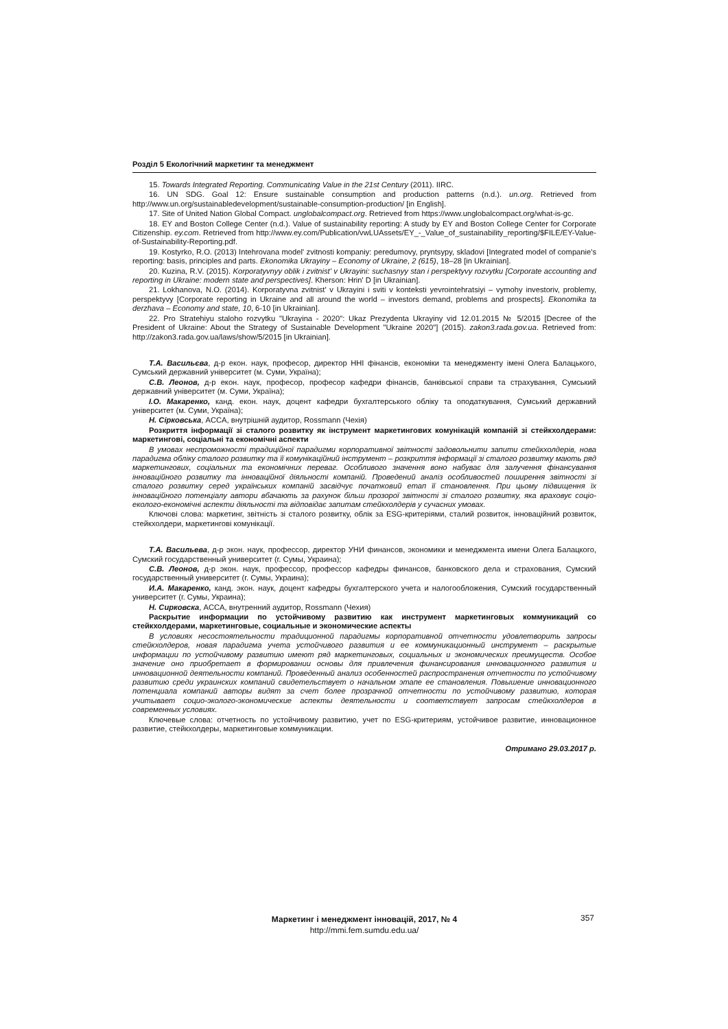Розділ 5 Екологічний маркетинг та менеджмент
15. Towards Integrated Reporting. Communicating Value in the 21st Century (2011). IIRC.
16. UN SDG. Goal 12: Ensure sustainable consumption and production patterns (n.d.). un.org. Retrieved from http://www.un.org/sustainabledevelopment/sustainable-consumption-production/ [in English].
17. Site of United Nation Global Compact. unglobalcompact.org. Retrieved from https://www.unglobalcompact.org/what-is-gc.
18. EY and Boston College Center (n.d.). Value of sustainability reporting: A study by EY and Boston College Center for Corporate Citizenship. ey.com. Retrieved from http://www.ey.com/Publication/vwLUAssets/EY_-_Value_of_sustainability_reporting/$FILE/EY-Value-of-Sustainability-Reporting.pdf.
19. Kostyrko, R.O. (2013) Intehrovana model' zvitnosti kompaniy: peredumovy, pryntsypy, skladovi [Integrated model of companie's reporting: basis, principles and parts. Ekonomika Ukrayiny – Economy of Ukraine, 2 (615), 18–28 [in Ukrainian].
20. Kuzina, R.V. (2015). Korporatyvnyy oblik i zvitnist' v Ukrayini: suchasnyy stan i perspektyvy rozvytku [Corporate accounting and reporting in Ukraine: modern state and perspectives]. Kherson: Hrin' D [in Ukrainian].
21. Lokhanova, N.O. (2014). Korporatyvna zvitnist' v Ukrayini i sviti v konteksti yevrointehratsiyi – vymohy investoriv, problemy, perspektyvy [Corporate reporting in Ukraine and all around the world – investors demand, problems and prospects]. Ekonomika ta derzhava – Economy and state, 10, 6-10 [in Ukrainian].
22. Pro Stratehiyu staloho rozvytku "Ukrayina - 2020": Ukaz Prezydenta Ukrayiny vid 12.01.2015 № 5/2015 [Decree of the President of Ukraine: About the Strategy of Sustainable Development "Ukraine 2020"] (2015). zakon3.rada.gov.ua. Retrieved from: http://zakon3.rada.gov.ua/laws/show/5/2015 [in Ukrainian].
Т.А. Васильєва, д-р екон. наук, професор, директор ННІ фінансів, економіки та менеджменту імені Олега Балацького, Сумський державний університет (м. Суми, Україна);
С.В. Леонов, д-р екон. наук, професор, професор кафедри фінансів, банківської справи та страхування, Сумський державний університет (м. Суми, Україна);
І.О. Макаренко, канд. екон. наук, доцент кафедри бухгалтерського обліку та оподаткування, Сумський державний університет (м. Суми, Україна);
Н. Сірковська, ACCA, внутрішній аудитор, Rossmann (Чехія)
Розкриття інформації зі сталого розвитку як інструмент маркетингових комунікацій компаній зі стейкхолдерами: маркетингові, соціальні та економічні аспекти
В умовах неспроможності традиційної парадигми корпоративної звітності задовольнити запити стейкхолдерів, нова парадигма обліку сталого розвитку та її комунікаційний інструмент – розкриття інформації зі сталого розвитку мають ряд маркетингових, соціальних та економічних переваг. Особливого значення воно набуває для залучення фінансування інноваційного розвитку та інноваційної діяльності компаній. Проведений аналіз особливостей поширення звітності зі сталого розвитку серед українських компаній засвідчує початковий етап її становлення. При цьому підвищення їх інноваційного потенціалу автори вбачають за рахунок більш прозорої звітності зі сталого розвитку, яка враховує соціо-еколого-економічні аспекти діяльності та відповідає запитам стейкхолдерів у сучасних умовах.
Ключові слова: маркетинг, звітність зі сталого розвитку, облік за ESG-критеріями, сталий розвиток, інноваційний розвиток, стейкхолдери, маркетингові комунікації.
Т.А. Васильева, д-р экон. наук, профессор, директор УНИ финансов, экономики и менеджмента имени Олега Балацкого, Сумский государственный университет (г. Сумы, Украина);
С.В. Леонов, д-р экон. наук, профессор, профессор кафедры финансов, банковского дела и страхования, Сумский государственный университет (г. Сумы, Украина);
И.А. Макаренко, канд. экон. наук, доцент кафедры бухгалтерского учета и налогообложения, Сумский государственный университет (г. Сумы, Украина);
Н. Сирковска, ACCA, внутренний аудитор, Rossmann (Чехия)
Раскрытие информации по устойчивому развитию как инструмент маркетинговых коммуникаций со стейкхолдерами, маркетинговые, социальные и экономические аспекты
В условиях несостоятельности традиционной парадигмы корпоративной отчетности удовлетворить запросы стейкхолдеров, новая парадигма учета устойчивого развития и ее коммуникационный инструмент – раскрытые информации по устойчивому развитию имеют ряд маркетинговых, социальных и экономических преимуществ. Особое значение оно приобретает в формировании основы для привлечения финансирования инновационного развития и инновационной деятельности компаний. Проведенный анализ особенностей распространения отчетности по устойчивому развитию среди украинских компаний свидетельствует о начальном этапе ее становления. Повышение инновационного потенциала компаний авторы видят за счет более прозрачной отчетности по устойчивому развитию, которая учитывает социо-эколого-экономические аспекты деятельности и соответствует запросам стейкхолдеров в современных условиях.
Ключевые слова: отчетность по устойчивому развитию, учет по ESG-критериям, устойчивое развитие, инновационное развитие, стейкхолдеры, маркетинговые коммуникации.
Отримано 29.03.2017 р.
Маркетинг і менеджмент інновацій, 2017, № 4
http://mmi.fem.sumdu.edu.ua/
357